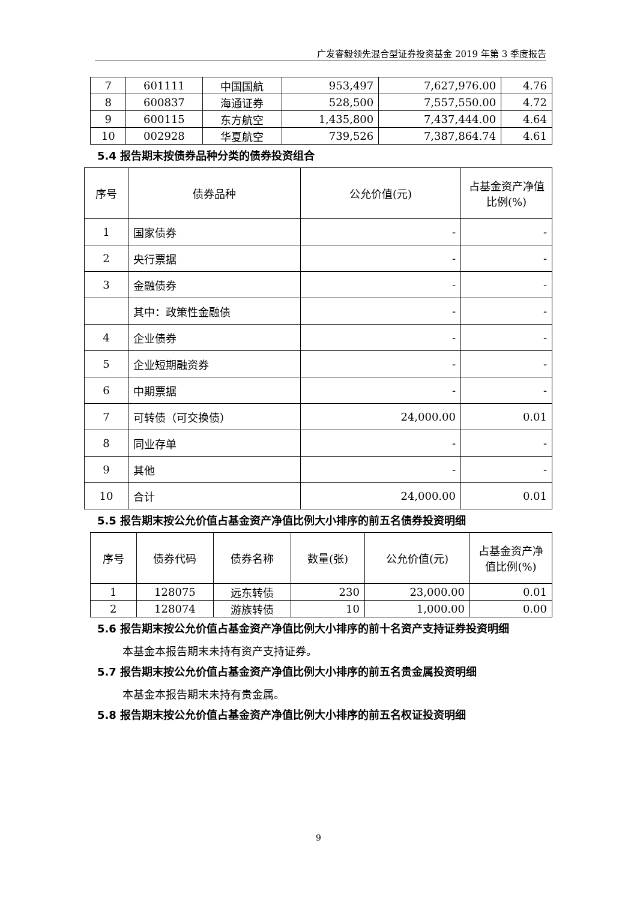广发睿毅领先混合型证券投资基金 2019 年第 3 季度报告
| 7 | 601111 | 中国国航 | 953,497 | 7,627,976.00 | 4.76 |
| 8 | 600837 | 海通证券 | 528,500 | 7,557,550.00 | 4.72 |
| 9 | 600115 | 东方航空 | 1,435,800 | 7,437,444.00 | 4.64 |
| 10 | 002928 | 华夏航空 | 739,526 | 7,387,864.74 | 4.61 |
5.4 报告期末按债券品种分类的债券投资组合
| 序号 | 债券品种 | 公允价值(元) | 占基金资产净值比例(%) |
| --- | --- | --- | --- |
| 1 | 国家债券 | - | - |
| 2 | 央行票据 | - | - |
| 3 | 金融债券 | - | - |
| | 其中：政策性金融债 | - | - |
| 4 | 企业债券 | - | - |
| 5 | 企业短期融资券 | - | - |
| 6 | 中期票据 | - | - |
| 7 | 可转债（可交换债） | 24,000.00 | 0.01 |
| 8 | 同业存单 | - | - |
| 9 | 其他 | - | - |
| 10 | 合计 | 24,000.00 | 0.01 |
5.5 报告期末按公允价值占基金资产净值比例大小排序的前五名债券投资明细
| 序号 | 债券代码 | 债券名称 | 数量(张) | 公允价值(元) | 占基金资产净值比例(%) |
| --- | --- | --- | --- | --- | --- |
| 1 | 128075 | 远东转债 | 230 | 23,000.00 | 0.01 |
| 2 | 128074 | 游族转债 | 10 | 1,000.00 | 0.00 |
5.6 报告期末按公允价值占基金资产净值比例大小排序的前十名资产支持证券投资明细
本基金本报告期末未持有资产支持证券。
5.7 报告期末按公允价值占基金资产净值比例大小排序的前五名贵金属投资明细
本基金本报告期末未持有贵金属。
5.8 报告期末按公允价值占基金资产净值比例大小排序的前五名权证投资明细
9